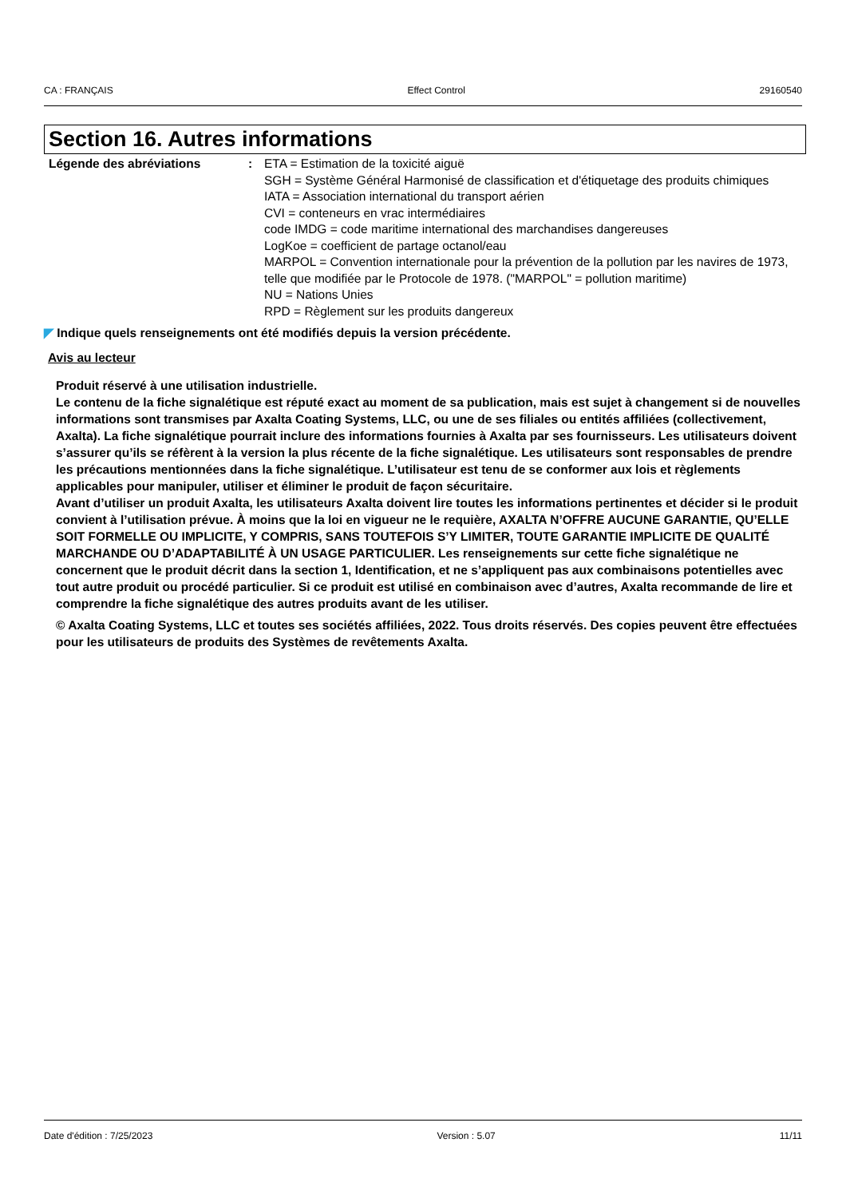CA : FRANÇAIS Effect Control 29160540
Section 16. Autres informations
Légende des abréviations : ETA = Estimation de la toxicité aiguë
SGH = Système Général Harmonisé de classification et d'étiquetage des produits chimiques
IATA = Association international du transport aérien
CVI = conteneurs en vrac intermédiaires
code IMDG = code maritime international des marchandises dangereuses
LogKoe = coefficient de partage octanol/eau
MARPOL = Convention internationale pour la prévention de la pollution par les navires de 1973, telle que modifiée par le Protocole de 1978. ("MARPOL" = pollution maritime)
NU = Nations Unies
RPD = Règlement sur les produits dangereux
◤ Indique quels renseignements ont été modifiés depuis la version précédente.
Avis au lecteur
Produit réservé à une utilisation industrielle.
Le contenu de la fiche signalétique est réputé exact au moment de sa publication, mais est sujet à changement si de nouvelles informations sont transmises par Axalta Coating Systems, LLC, ou une de ses filiales ou entités affiliées (collectivement, Axalta). La fiche signalétique pourrait inclure des informations fournies à Axalta par ses fournisseurs. Les utilisateurs doivent s’assurer qu’ils se réfèrent à la version la plus récente de la fiche signalétique. Les utilisateurs sont responsables de prendre les précautions mentionnées dans la fiche signalétique. L’utilisateur est tenu de se conformer aux lois et règlements applicables pour manipuler, utiliser et éliminer le produit de façon sécuritaire.
Avant d’utiliser un produit Axalta, les utilisateurs Axalta doivent lire toutes les informations pertinentes et décider si le produit convient à l’utilisation prévue. À moins que la loi en vigueur ne le requière, AXALTA N’OFFRE AUCUNE GARANTIE, QU’ELLE SOIT FORMELLE OU IMPLICITE, Y COMPRIS, SANS TOUTEFOIS S’Y LIMITER, TOUTE GARANTIE IMPLICITE DE QUALITÉ MARCHANDE OU D’ADAPTABILITÉ À UN USAGE PARTICULIER. Les renseignements sur cette fiche signalétique ne concernent que le produit décrit dans la section 1, Identification, et ne s’appliquent pas aux combinaisons potentielles avec tout autre produit ou procédé particulier. Si ce produit est utilisé en combinaison avec d’autres, Axalta recommande de lire et comprendre la fiche signalétique des autres produits avant de les utiliser.
© Axalta Coating Systems, LLC et toutes ses sociétés affiliées, 2022. Tous droits réservés. Des copies peuvent être effectuées pour les utilisateurs de produits des Systèmes de revêtements Axalta.
Date d'édition : 7/25/2023 Version : 5.07 11/11